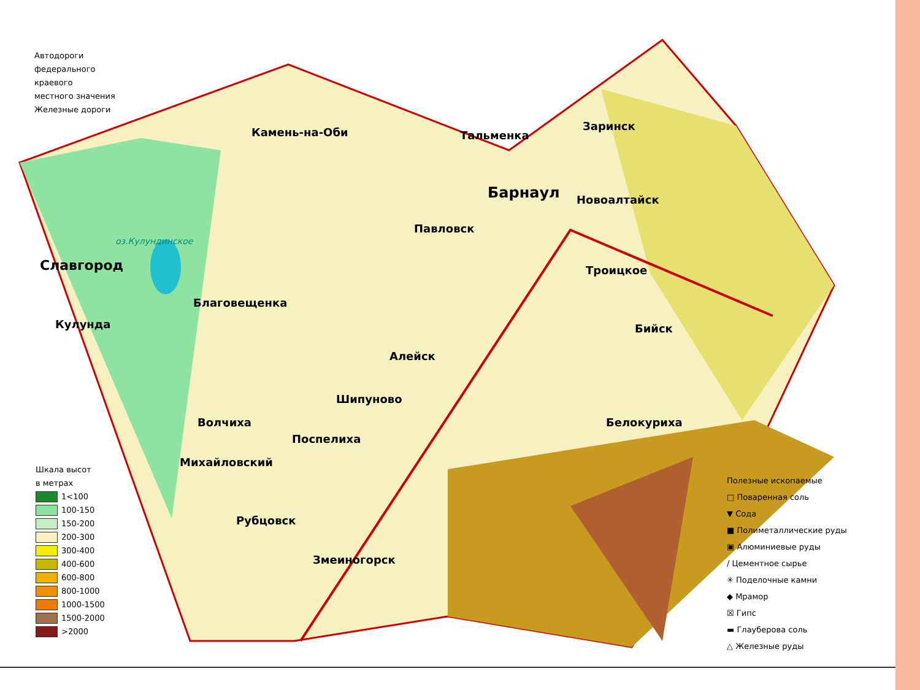Автодороги
федерального
краевого
местного значения
Железные дороги
Шкала высот
в метрах
1<100
100-150
150-200
200-300
300-400
400-600
600-800
800-1000
1000-1500
1500-2000
>2000
Полезные ископаемые
□ Поваренная соль
▼ Сода
■ Полиметаллические руды
▣ Алюминиевые руды
/ Цементное сырье
✳ Поделочные камни
◆ Мрамор
☒ Гипс
▬ Глауберова соль
△ Железные руды
Камень-на-Оби Тальменка
Заринск
Барнаул Новоалтайск
Павловск
оз.Кулундинское
Славгород Троицкое
Благовещенка
Кулунда Бийск
Алейск
Шипуново
Волчиха Белокуриха
Поспелиха
Михайловский
Рубцовск
Змеиногорск